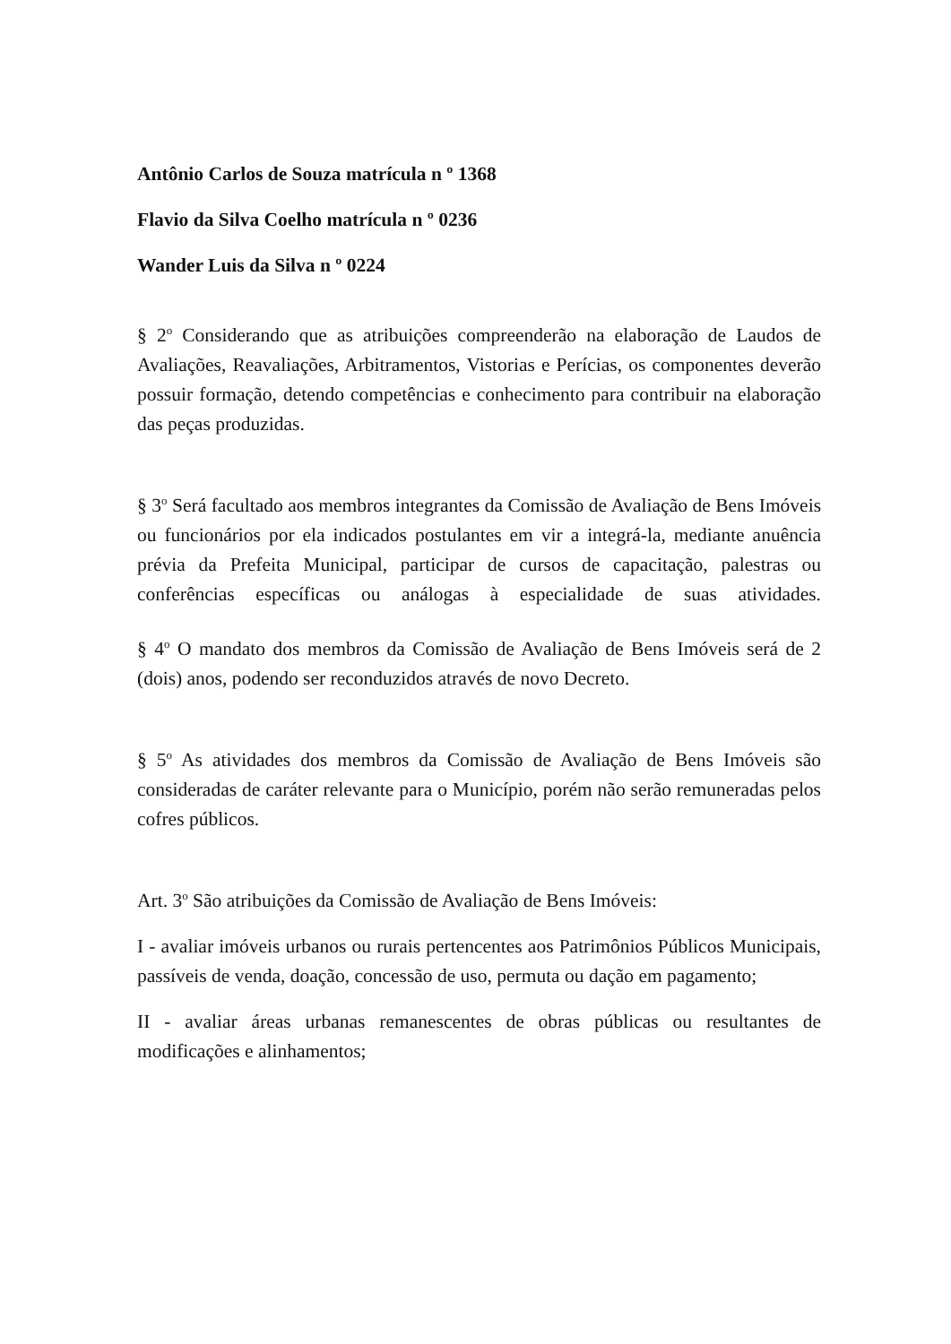Antônio Carlos de Souza matrícula n º 1368
Flavio da Silva Coelho matrícula n º 0236
Wander Luis da Silva n º 0224
§ 2<sup>o</sup> Considerando que as atribuições compreenderão na elaboração de Laudos de Avaliações, Reavaliações, Arbitramentos, Vistorias e Perícias, os componentes deverão possuir formação, detendo competências e conhecimento para contribuir na elaboração das peças produzidas.
§ 3<sup>o</sup> Será facultado aos membros integrantes da Comissão de Avaliação de Bens Imóveis ou funcionários por ela indicados postulantes em vir a integrá-la, mediante anuência prévia da Prefeita Municipal, participar de cursos de capacitação, palestras ou conferências específicas ou análogas à especialidade de suas atividades.
§ 4<sup>o</sup> O mandato dos membros da Comissão de Avaliação de Bens Imóveis será de 2 (dois) anos, podendo ser reconduzidos através de novo Decreto.
§ 5<sup>o</sup> As atividades dos membros da Comissão de Avaliação de Bens Imóveis são consideradas de caráter relevante para o Município, porém não serão remuneradas pelos cofres públicos.
Art. 3<sup>o</sup> São atribuições da Comissão de Avaliação de Bens Imóveis:
I - avaliar imóveis urbanos ou rurais pertencentes aos Patrimônios Públicos Municipais, passíveis de venda, doação, concessão de uso, permuta ou dação em pagamento;
II - avaliar áreas urbanas remanescentes de obras públicas ou resultantes de modificações e alinhamentos;